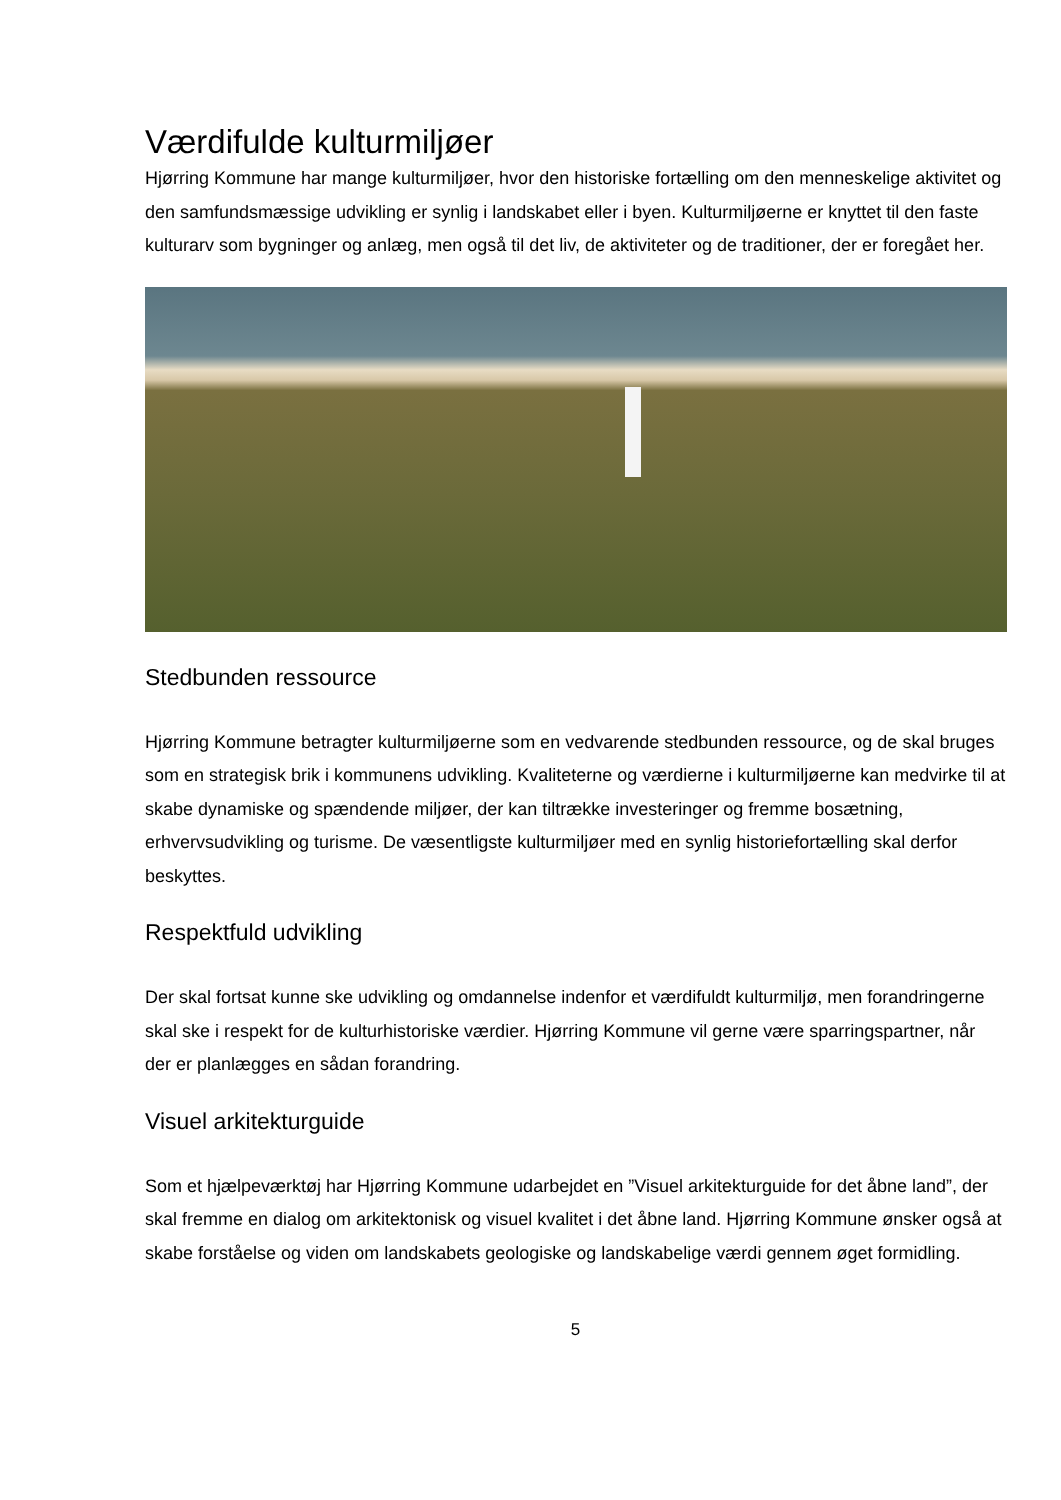Værdifulde kulturmiljøer
Hjørring Kommune har mange kulturmiljøer, hvor den historiske fortælling om den menneskelige aktivitet og den samfundsmæssige udvikling er synlig i landskabet eller i byen. Kulturmiljøerne er knyttet til den faste kulturarv som bygninger og anlæg, men også til det liv, de aktiviteter og de traditioner, der er foregået her.
Stedbunden ressource
Hjørring Kommune betragter kulturmiljøerne som en vedvarende stedbunden ressource, og de skal bruges som en strategisk brik i kommunens udvikling. Kvaliteterne og værdierne i kulturmiljøerne kan medvirke til at skabe dynamiske og spændende miljøer, der kan tiltrække investeringer og fremme bosætning, erhvervsudvikling og turisme. De væsentligste kulturmiljøer med en synlig historiefortælling skal derfor beskyttes.
Respektfuld udvikling
Der skal fortsat kunne ske udvikling og omdannelse indenfor et værdifuldt kulturmiljø, men forandringerne skal ske i respekt for de kulturhistoriske værdier. Hjørring Kommune vil gerne være sparringspartner, når der er planlægges en sådan forandring.
Visuel arkitekturguide
Som et hjælpeværktøj har Hjørring Kommune udarbejdet en ”Visuel arkitekturguide for det åbne land”, der skal fremme en dialog om arkitektonisk og visuel kvalitet i det åbne land. Hjørring Kommune ønsker også at skabe forståelse og viden om landskabets geologiske og landskabelige værdi gennem øget formidling.
5